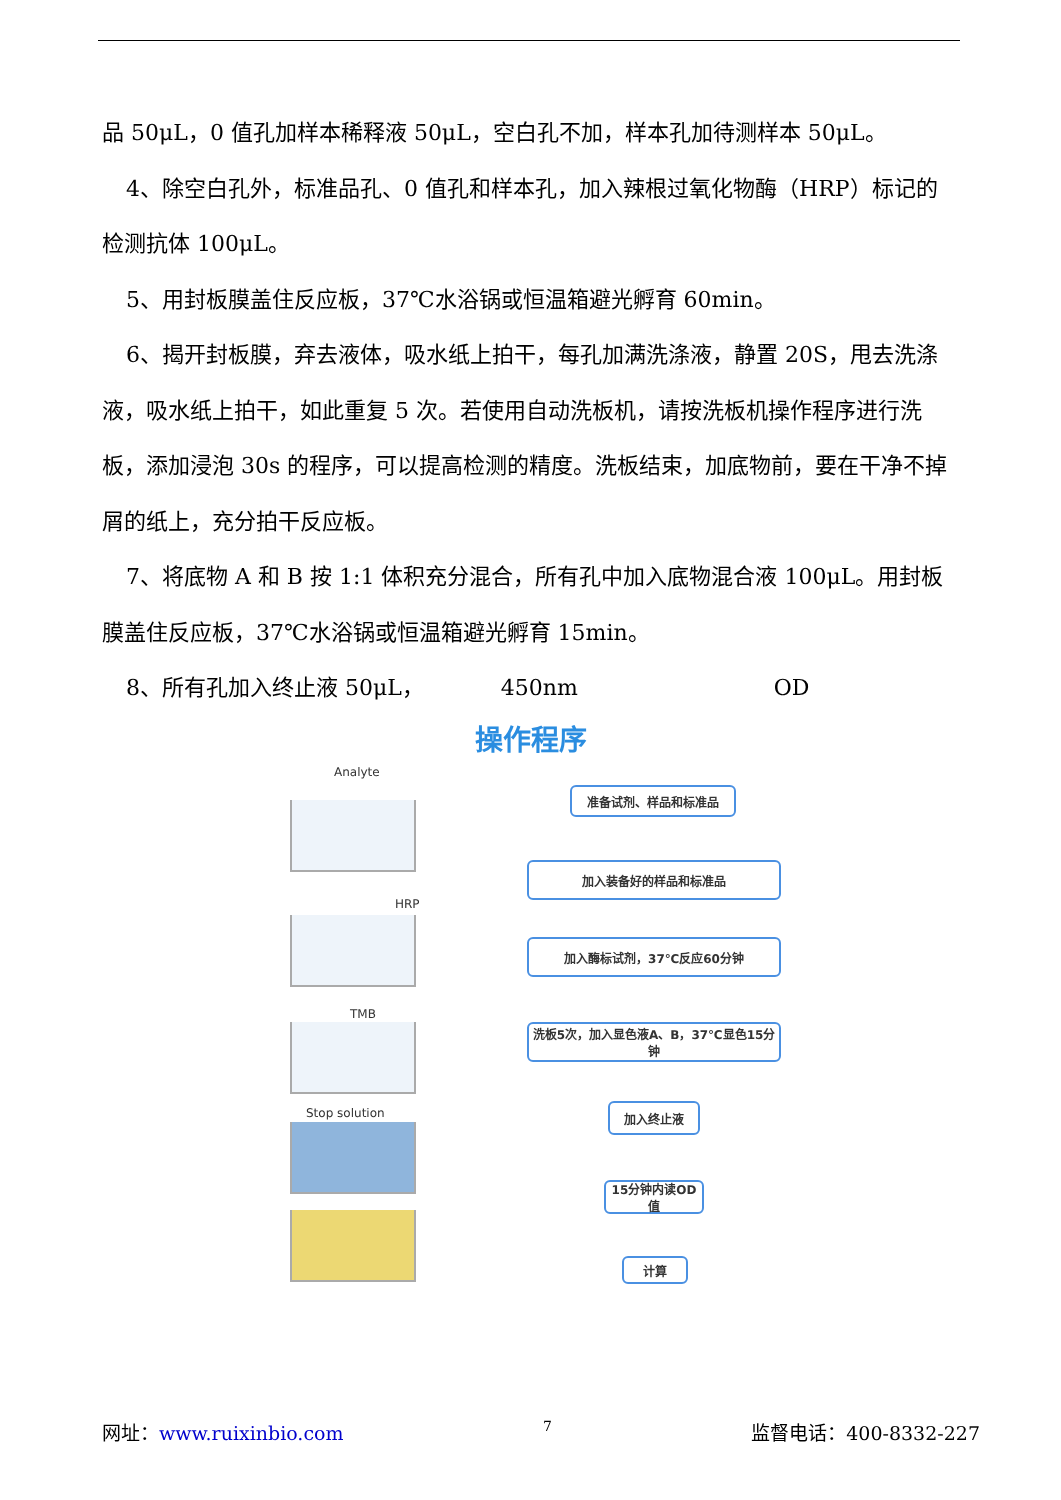品 50μL，0 值孔加样本稀释液 50μL，空白孔不加，样本孔加待测样本 50μL。
4、除空白孔外，标准品孔、0 值孔和样本孔，加入辣根过氧化物酶（HRP）标记的检测抗体 100μL。
5、用封板膜盖住反应板，37℃水浴锅或恒温箱避光孵育 60min。
6、揭开封板膜，弃去液体，吸水纸上拍干，每孔加满洗涤液，静置 20S，甩去洗涤液，吸水纸上拍干，如此重复 5 次。若使用自动洗板机，请按洗板机操作程序进行洗板，添加浸泡 30s 的程序，可以提高检测的精度。洗板结束，加底物前，要在干净不掉屑的纸上，充分拍干反应板。
7、将底物 A 和 B 按 1:1 体积充分混合，所有孔中加入底物混合液 100μL。用封板膜盖住反应板，37℃水浴锅或恒温箱避光孵育 15min。
8、所有孔加入终止液 50μL， 450nm OD
操作程序
Analyte
HRP
TMB
Stop solution
准备试剂、样品和标准品
加入装备好的样品和标准品
加入酶标试剂，37℃反应60分钟
洗板5次，加入显色液A、B，37℃显色15分钟
加入终止液
15分钟内读OD值
计算
网址：www.ruixinbio.com 7 监督电话：400-8332-227